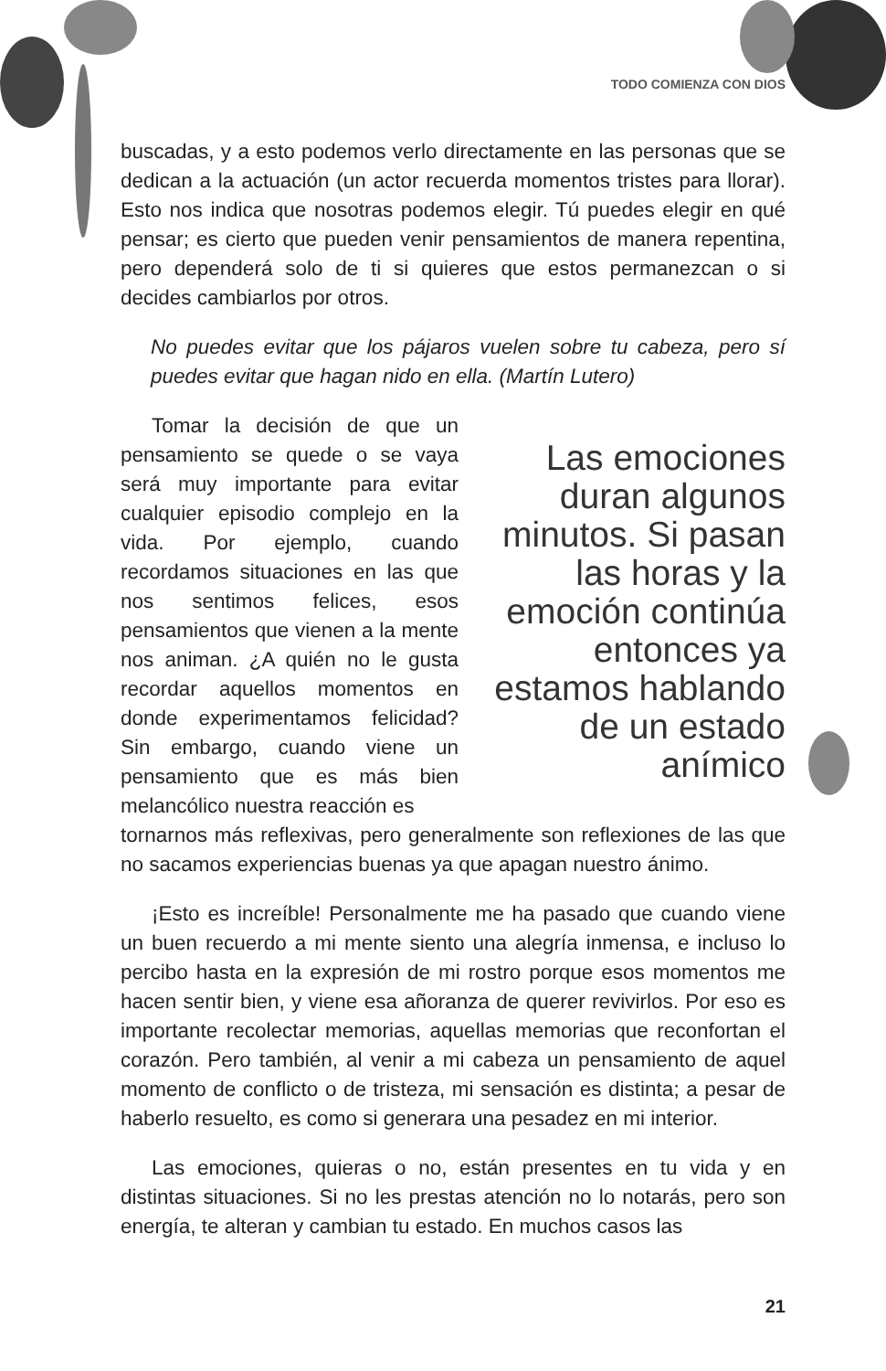TODO COMIENZA CON DIOS
buscadas, y a esto podemos verlo directamente en las personas que se dedican a la actuación (un actor recuerda momentos tristes para llorar). Esto nos indica que nosotras podemos elegir. Tú puedes elegir en qué pensar; es cierto que pueden venir pensamientos de manera repentina, pero dependerá solo de ti si quieres que estos permanezcan o si decides cambiarlos por otros.
No puedes evitar que los pájaros vuelen sobre tu cabeza, pero sí puedes evitar que hagan nido en ella. (Martín Lutero)
Tomar la decisión de que un pensamiento se quede o se vaya será muy importante para evitar cualquier episodio complejo en la vida. Por ejemplo, cuando recordamos situaciones en las que nos sentimos felices, esos pensamientos que vienen a la mente nos animan. ¿A quién no le gusta recordar aquellos momentos en donde experimentamos felicidad? Sin embargo, cuando viene un pensamiento que es más bien melancólico nuestra reacción es
Las emociones duran algunos minutos. Si pasan las horas y la emoción continúa entonces ya estamos hablando de un estado anímico
tornarnos más reflexivas, pero generalmente son reflexiones de las que no sacamos experiencias buenas ya que apagan nuestro ánimo.
¡Esto es increíble! Personalmente me ha pasado que cuando viene un buen recuerdo a mi mente siento una alegría inmensa, e incluso lo percibo hasta en la expresión de mi rostro porque esos momentos me hacen sentir bien, y viene esa añoranza de querer revivirlos. Por eso es importante recolectar memorias, aquellas memorias que reconfortan el corazón. Pero también, al venir a mi cabeza un pensamiento de aquel momento de conflicto o de tristeza, mi sensación es distinta; a pesar de haberlo resuelto, es como si generara una pesadez en mi interior.
Las emociones, quieras o no, están presentes en tu vida y en distintas situaciones. Si no les prestas atención no lo notarás, pero son energía, te alteran y cambian tu estado. En muchos casos las
21